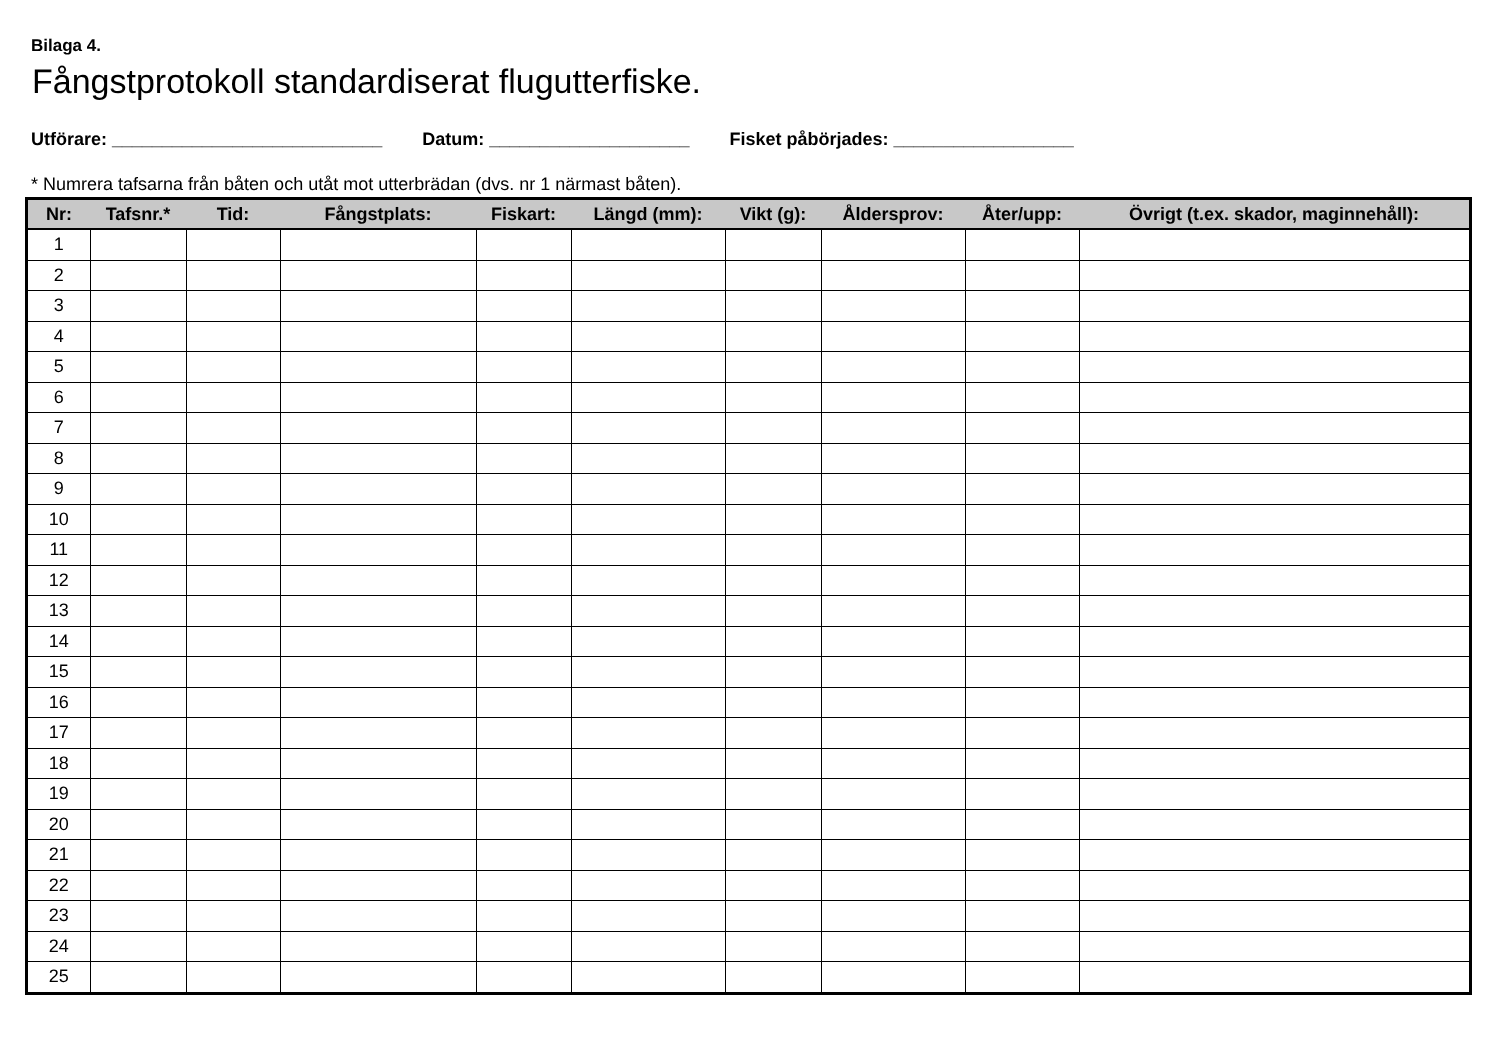Bilaga 4.
Fångstprotokoll standardiserat flugutterfiske.
Utförare: ___________________________ Datum: ____________________ Fisket påbörjades: __________________
* Numrera tafsarna från båten och utåt mot utterbrädan (dvs. nr 1 närmast båten).
| Nr: | Tafsnr.* | Tid: | Fångstplats: | Fiskart: | Längd (mm): | Vikt (g): | Åldersprov: | Åter/upp: | Övrigt (t.ex. skador, maginnehåll): |
| --- | --- | --- | --- | --- | --- | --- | --- | --- | --- |
| 1 | | | | | | | | | |
| 2 | | | | | | | | | |
| 3 | | | | | | | | | |
| 4 | | | | | | | | | |
| 5 | | | | | | | | | |
| 6 | | | | | | | | | |
| 7 | | | | | | | | | |
| 8 | | | | | | | | | |
| 9 | | | | | | | | | |
| 10 | | | | | | | | | |
| 11 | | | | | | | | | |
| 12 | | | | | | | | | |
| 13 | | | | | | | | | |
| 14 | | | | | | | | | |
| 15 | | | | | | | | | |
| 16 | | | | | | | | | |
| 17 | | | | | | | | | |
| 18 | | | | | | | | | |
| 19 | | | | | | | | | |
| 20 | | | | | | | | | |
| 21 | | | | | | | | | |
| 22 | | | | | | | | | |
| 23 | | | | | | | | | |
| 24 | | | | | | | | | |
| 25 | | | | | | | | | |